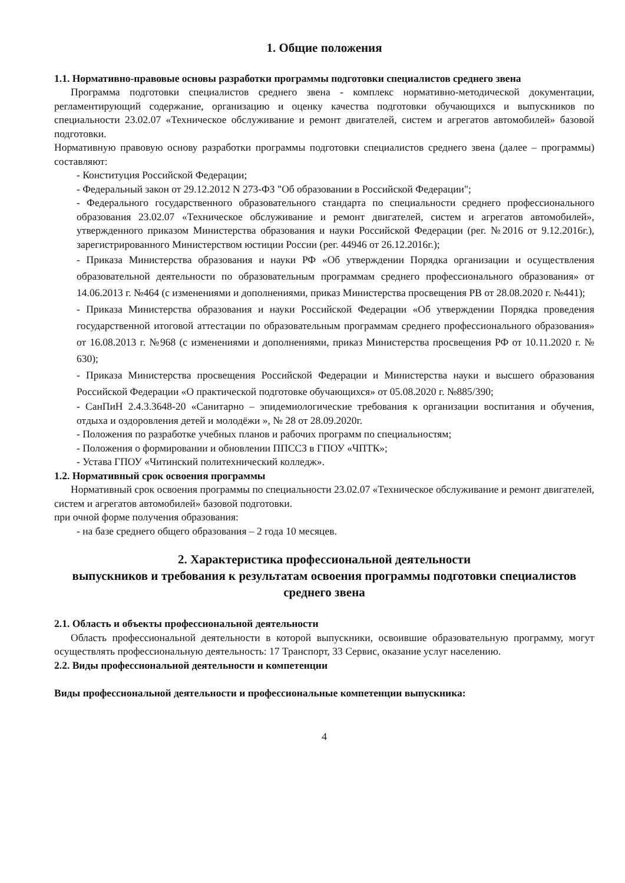1. Общие положения
1.1. Нормативно-правовые основы разработки программы подготовки специалистов среднего звена
Программа подготовки специалистов среднего звена - комплекс нормативно-методической документации, регламентирующий содержание, организацию и оценку качества подготовки обучающихся и выпускников по специальности 23.02.07 «Техническое обслуживание и ремонт двигателей, систем и агрегатов автомобилей» базовой подготовки.
Нормативную правовую основу разработки программы подготовки специалистов среднего звена (далее – программы) составляют:
- Конституция Российской Федерации;
- Федеральный закон от 29.12.2012 N 273-ФЗ "Об образовании в Российской Федерации";
- Федерального государственного образовательного стандарта по специальности среднего профессионального образования 23.02.07 «Техническое обслуживание и ремонт двигателей, систем и агрегатов автомобилей», утвержденного приказом Министерства образования и науки Российской Федерации (рег. №2016 от 9.12.2016г.), зарегистрированного Министерством юстиции России (рег. 44946 от 26.12.2016г.);
- Приказа Министерства образования и науки РФ «Об утверждении Порядка организации и осуществления образовательной деятельности по образовательным программам среднего профессионального образования» от 14.06.2013 г. №464 (с изменениями и дополнениями, приказ Министерства просвещения РВ от 28.08.2020 г. №441);
- Приказа Министерства образования и науки Российской Федерации «Об утверждении Порядка проведения государственной итоговой аттестации по образовательным программам среднего профессионального образования» от 16.08.2013 г. №968 (с изменениями и дополнениями, приказ Министерства просвещения РФ от 10.11.2020 г. № 630);
- Приказа Министерства просвещения Российской Федерации и Министерства науки и высшего образования Российской Федерации «О практической подготовке обучающихся» от 05.08.2020 г. №885/390;
- СанПиН 2.4.3.3648-20 «Санитарно – эпидемиологические требования к организации воспитания и обучения, отдыха и оздоровления детей и молодёжи », № 28 от 28.09.2020г.
- Положения по разработке учебных планов и рабочих программ по специальностям;
- Положения о формировании и обновлении ППССЗ в ГПОУ «ЧПТК»;
- Устава ГПОУ «Читинский политехнический колледж».
1.2. Нормативный срок освоения программы
Нормативный срок освоения программы по специальности 23.02.07 «Техническое обслуживание и ремонт двигателей, систем и агрегатов автомобилей» базовой подготовки.
при очной форме получения образования:
- на базе среднего общего образования – 2 года 10 месяцев.
2. Характеристика профессиональной деятельности
выпускников и требования к результатам освоения программы подготовки специалистов среднего звена
2.1. Область и объекты профессиональной деятельности
Область профессиональной деятельности в которой выпускники, освоившие образовательную программу, могут осуществлять профессиональную деятельность: 17 Транспорт, 33 Сервис, оказание услуг населению.
2.2. Виды профессиональной деятельности и компетенции
Виды профессиональной деятельности и профессиональные компетенции выпускника:
4